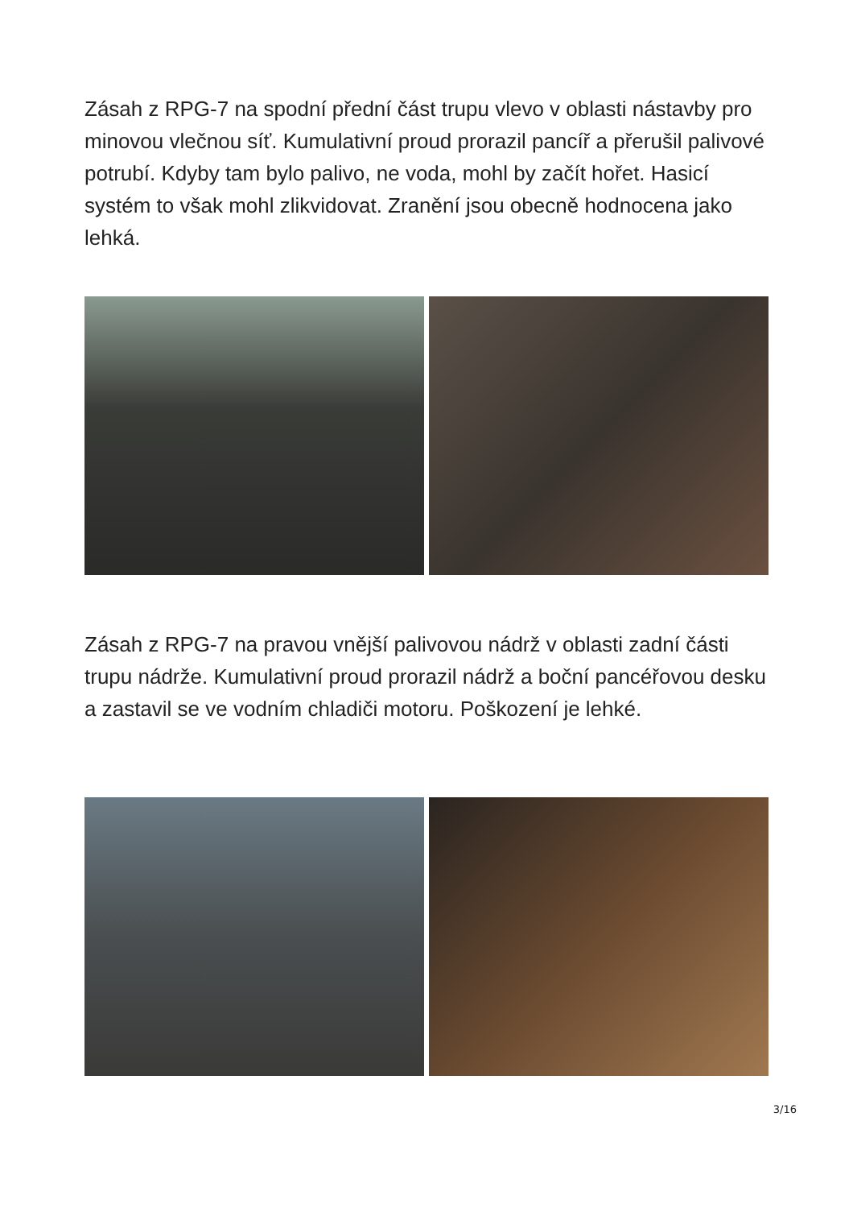Zásah z RPG-7 na spodní přední část trupu vlevo v oblasti nástavby pro minovou vlečnou síť. Kumulativní proud prorazil pancíř a přerušil palivové potrubí. Kdyby tam bylo palivo, ne voda, mohl by začít hořet. Hasicí systém to však mohl zlikvidovat. Zranění jsou obecně hodnocena jako lehká.
Zásah z RPG-7 na pravou vnější palivovou nádrž v oblasti zadní části trupu nádrže. Kumulativní proud prorazil nádrž a boční pancéřovou desku a zastavil se ve vodním chladiči motoru. Poškození je lehké.
3/16